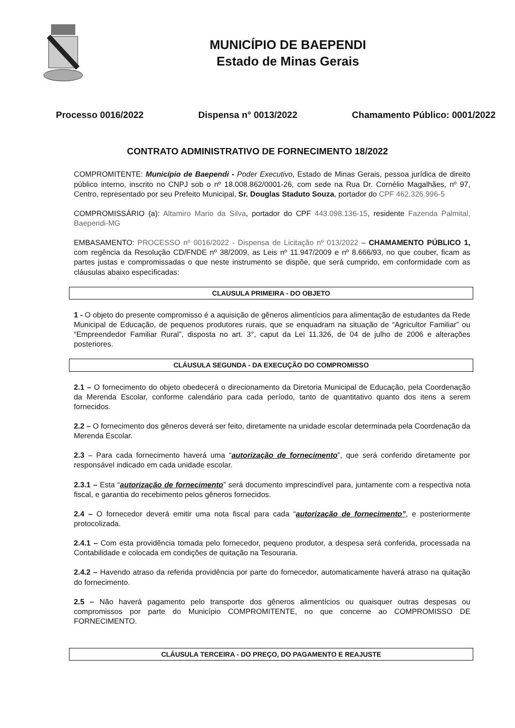MUNICÍPIO DE BAEPENDI
Estado de Minas Gerais
Processo 0016/2022 Dispensa n° 0013/2022 Chamamento Público: 0001/2022
CONTRATO ADMINISTRATIVO DE FORNECIMENTO 18/2022
COMPROMITENTE: Município de Baependi - Poder Executivo, Estado de Minas Gerais, pessoa jurídica de direito público interno, inscrito no CNPJ sob o nº 18.008.862/0001-26, com sede na Rua Dr. Cornélio Magalhães, nº 97, Centro, representado por seu Prefeito Municipal, Sr. Douglas Staduto Souza, portador do CPF 462.326.996-5
COMPROMISSÁRIO (a): Altamiro Mario da Silva, portador do CPF 443.098.136-15, residente Fazenda Palmital, Baependi-MG
EMBASAMENTO: PROCESSO nº 0016/2022 - Dispensa de Licitação nº 013/2022 – CHAMAMENTO PÚBLICO 1, com regência da Resolução CD/FNDE nº 38/2009, as Leis nº 11.947/2009 e nº 8.666/93, no que couber, ficam as partes justas e compromissadas o que neste instrumento se dispõe, que será cumprido, em conformidade com as cláusulas abaixo especificadas:
CLAUSULA PRIMEIRA - DO OBJETO
1 - O objeto do presente compromisso é a aquisição de gêneros alimentícios para alimentação de estudantes da Rede Municipal de Educação, de pequenos produtores rurais, que se enquadram na situação de “Agricultor Familiar” ou “Empreendedor Familiar Rural”, disposta no art. 3°, caput da Lei 11.326, de 04 de julho de 2006 e alterações posteriores.
CLÁUSULA SEGUNDA - DA EXECUÇÃO DO COMPROMISSO
2.1 – O fornecimento do objeto obedecerá o direcionamento da Diretoria Municipal de Educação, pela Coordenação da Merenda Escolar, conforme calendário para cada período, tanto de quantitativo quanto dos itens a serem fornecidos.
2.2 – O fornecimento dos gêneros deverá ser feito, diretamente na unidade escolar determinada pela Coordenação da Merenda Escolar.
2.3 – Para cada fornecimento haverá uma “autorização de fornecimento”, que será conferido diretamente por responsável indicado em cada unidade escolar.
2.3.1 – Esta “autorização de fornecimento” será documento imprescindível para, juntamente com a respectiva nota fiscal, e garantia do recebimento pelos gêneros fornecidos.
2.4 – O fornecedor deverá emitir uma nota fiscal para cada “autorização de fornecimento”, e posteriormente protocolizada.
2.4.1 – Com esta providência tomada pelo fornecedor, pequeno produtor, a despesa será conferida, processada na Contabilidade e colocada em condições de quitação na Tesouraria.
2.4.2 – Havendo atraso da referida providência por parte do fornecedor, automaticamente haverá atraso na quitação do fornecimento.
2.5 – Não haverá pagamento pelo transporte dos gêneros alimentícios ou quaisquer outras despesas ou compromissos por parte do Município COMPROMITENTE, no que concerne ao COMPROMISSO DE FORNECIMENTO.
CLÁUSULA TERCEIRA - DO PREÇO, DO PAGAMENTO E REAJUSTE